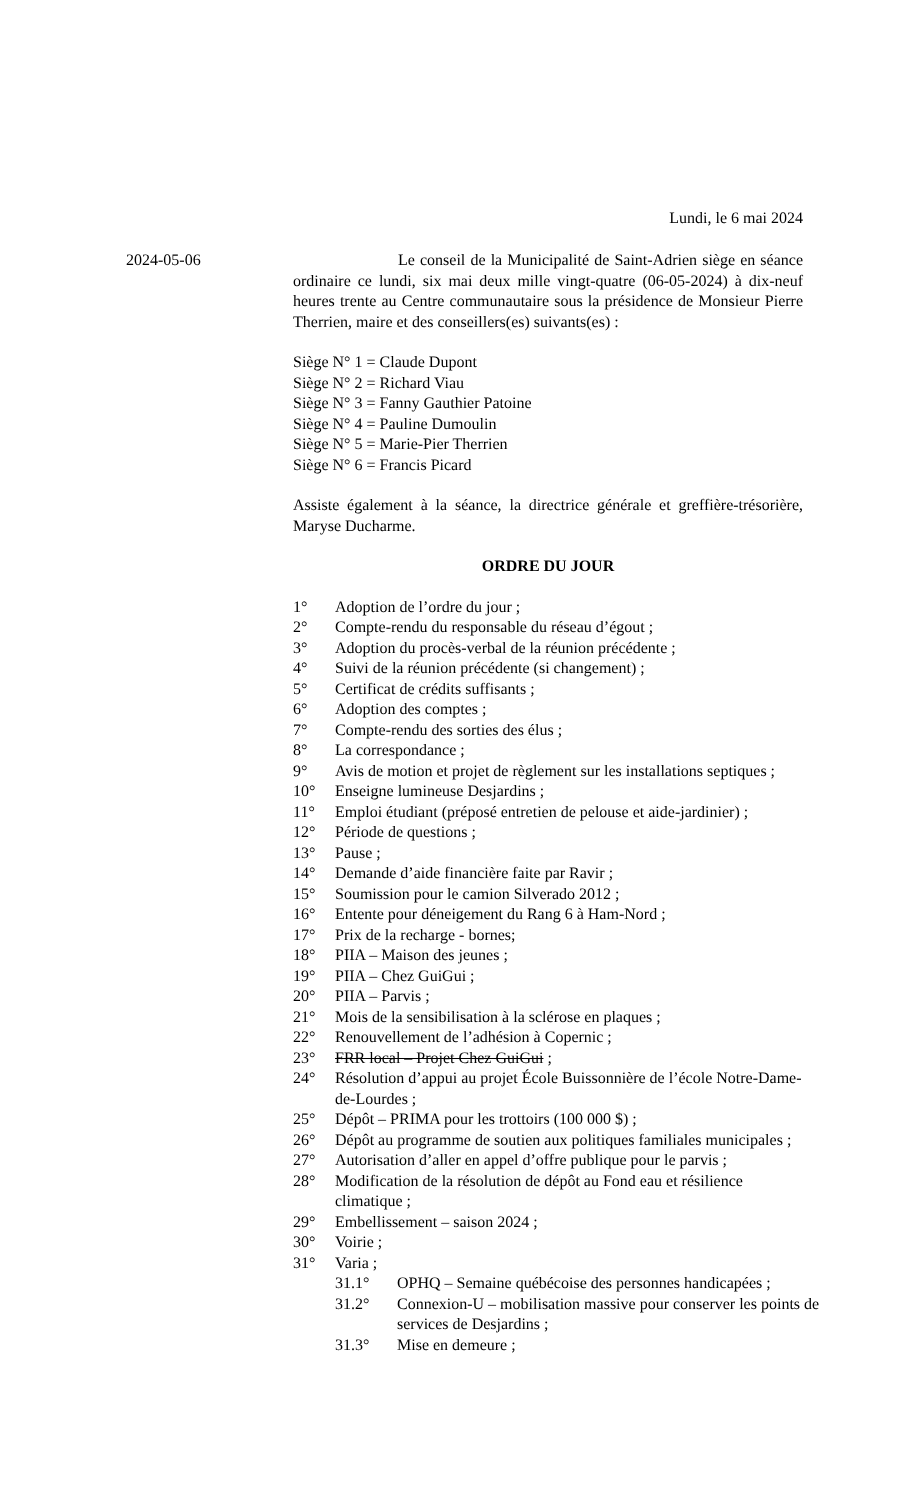Lundi, le 6 mai 2024
2024-05-06 Le conseil de la Municipalité de Saint-Adrien siège en séance ordinaire ce lundi, six mai deux mille vingt-quatre (06-05-2024) à dix-neuf heures trente au Centre communautaire sous la présidence de Monsieur Pierre Therrien, maire et des conseillers(es) suivants(es) :
Siège N° 1 = Claude Dupont
Siège N° 2 = Richard Viau
Siège N° 3 = Fanny Gauthier Patoine
Siège N° 4 = Pauline Dumoulin
Siège N° 5 = Marie-Pier Therrien
Siège N° 6 = Francis Picard
Assiste également à la séance, la directrice générale et greffière-trésorière, Maryse Ducharme.
ORDRE DU JOUR
1° Adoption de l’ordre du jour ;
2° Compte-rendu du responsable du réseau d’égout ;
3° Adoption du procès-verbal de la réunion précédente ;
4° Suivi de la réunion précédente (si changement) ;
5° Certificat de crédits suffisants ;
6° Adoption des comptes ;
7° Compte-rendu des sorties des élus ;
8° La correspondance ;
9° Avis de motion et projet de règlement sur les installations septiques ;
10° Enseigne lumineuse Desjardins ;
11° Emploi étudiant (préposé entretien de pelouse et aide-jardinier) ;
12° Période de questions ;
13° Pause ;
14° Demande d’aide financière faite par Ravir ;
15° Soumission pour le camion Silverado 2012 ;
16° Entente pour déneigement du Rang 6 à Ham-Nord ;
17° Prix de la recharge - bornes;
18° PIIA – Maison des jeunes ;
19° PIIA – Chez GuiGui ;
20° PIIA – Parvis ;
21° Mois de la sensibilisation à la sclérose en plaques ;
22° Renouvellement de l’adhésion à Copernic ;
23° FRR local – Projet Chez GuiGui ;
24° Résolution d’appui au projet École Buissonnière de l’école Notre-Dame-de-Lourdes ;
25° Dépôt – PRIMA pour les trottoirs (100 000 $) ;
26° Dépôt au programme de soutien aux politiques familiales municipales ;
27° Autorisation d’aller en appel d’offre publique pour le parvis ;
28° Modification de la résolution de dépôt au Fond eau et résilience climatique ;
29° Embellissement – saison 2024 ;
30° Voirie ;
31° Varia ;
31.1° OPHQ – Semaine québécoise des personnes handicapées ;
31.2° Connexion-U – mobilisation massive pour conserver les points de services de Desjardins ;
31.3° Mise en demeure ;